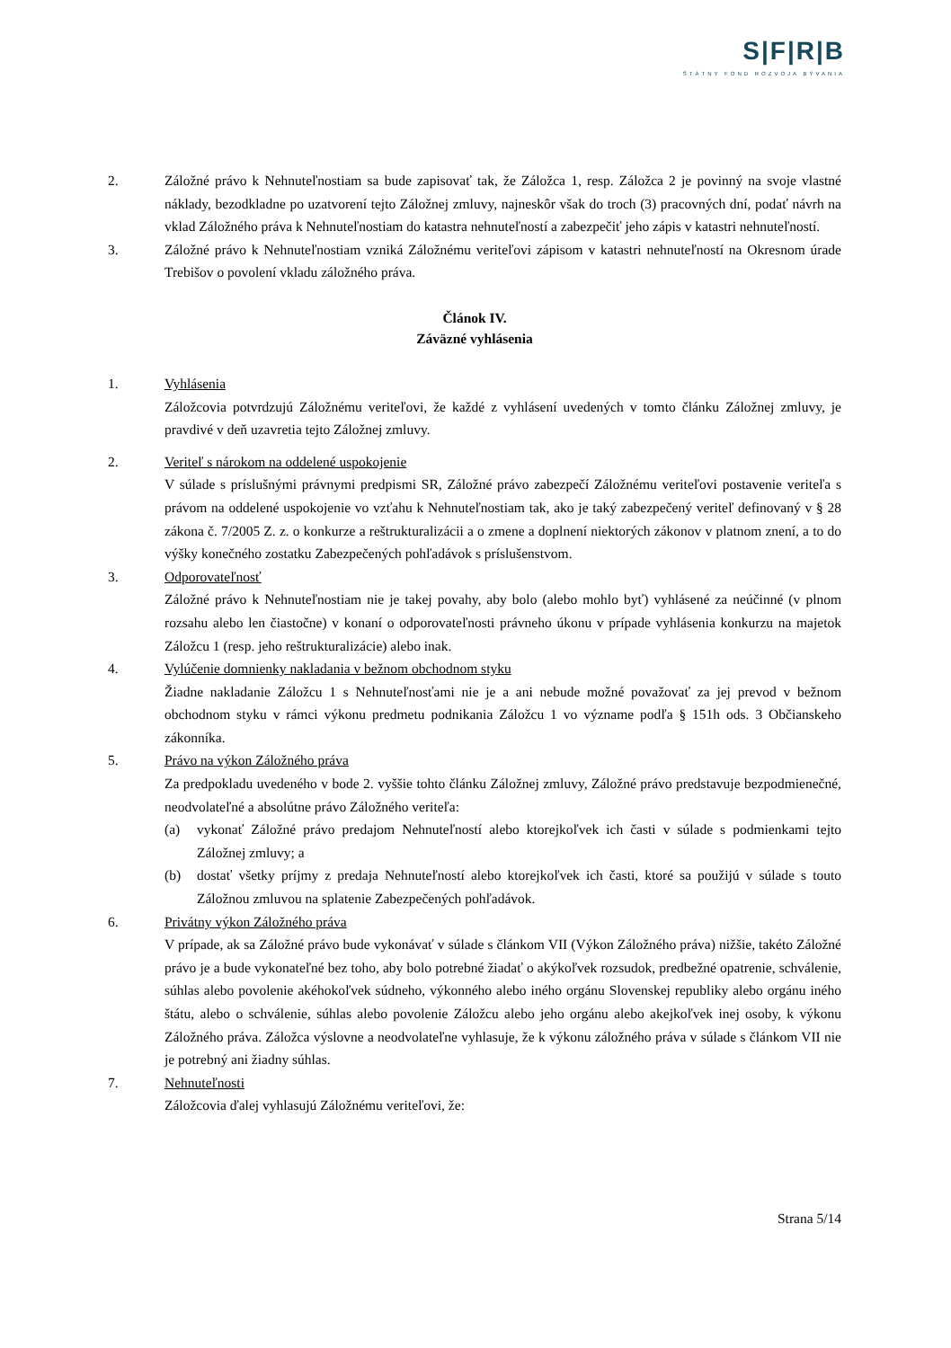S|F|R|B
ŠTÁTNY FOND ROZVOJA BÝVANIA
2. Záložné právo k Nehnuteľnostiam sa bude zapisovať tak, že Záložca 1, resp. Záložca 2 je povinný na svoje vlastné náklady, bezodkladne po uzatvorení tejto Záložnej zmluvy, najneskôr však do troch (3) pracovných dní, podať návrh na vklad Záložného práva k Nehnuteľnostiam do katastra nehnuteľností a zabezpečiť jeho zápis v katastri nehnuteľností.
3. Záložné právo k Nehnuteľnostiam vzniká Záložnému veriteľovi zápisom v katastri nehnuteľností na Okresnom úrade Trebišov o povolení vkladu záložného práva.
Článok IV.
Záväzné vyhlásenia
1. Vyhlásenia
Záložcovia potvrdzujú Záložnému veriteľovi, že každé z vyhlásení uvedených v tomto článku Záložnej zmluvy, je pravdivé v deň uzavretia tejto Záložnej zmluvy.
2. Veriteľ s nárokom na oddelené uspokojenie
V súlade s príslušnými právnymi predpismi SR, Záložné právo zabezpečí Záložnému veriteľovi postavenie veriteľa s právom na oddelené uspokojenie vo vzťahu k Nehnuteľnostiam tak, ako je taký zabezpečený veriteľ definovaný v § 28 zákona č. 7/2005 Z. z. o konkurze a reštrukturalizácii a o zmene a doplnení niektorých zákonov v platnom znení, a to do výšky konečného zostatku Zabezpečených pohľadávok s príslušenstvom.
3. Odporovateľnosť
Záložné právo k Nehnuteľnostiam nie je takej povahy, aby bolo (alebo mohlo byť) vyhlásené za neúčinné (v plnom rozsahu alebo len čiastočne) v konaní o odporovateľnosti právneho úkonu v prípade vyhlásenia konkurzu na majetok Záložcu 1 (resp. jeho reštrukturalizácie) alebo inak.
4. Vylúčenie domnienky nakladania v bežnom obchodnom styku
Žiadne nakladanie Záložcu 1 s Nehnuteľnosťami nie je a ani nebude možné považovať za jej prevod v bežnom obchodnom styku v rámci výkonu predmetu podnikania Záložcu 1 vo význame podľa § 151h ods. 3 Občianskeho zákonníka.
5. Právo na výkon Záložného práva
Za predpokladu uvedeného v bode 2. vyššie tohto článku Záložnej zmluvy, Záložné právo predstavuje bezpodmienečné, neodvolateľné a absolútne právo Záložného veriteľa:
(a) vykonať Záložné právo predajom Nehnuteľností alebo ktorejkoľvek ich časti v súlade s podmienkami tejto Záložnej zmluvy; a
(b) dostať všetky príjmy z predaja Nehnuteľností alebo ktorejkoľvek ich časti, ktoré sa použijú v súlade s touto Záložnou zmluvou na splatenie Zabezpečených pohľadávok.
6. Privátny výkon Záložného práva
V prípade, ak sa Záložné právo bude vykonávať v súlade s článkom VII (Výkon Záložného práva) nižšie, takéto Záložné právo je a bude vykonateľné bez toho, aby bolo potrebné žiadať o akýkoľvek rozsudok, predbežné opatrenie, schválenie, súhlas alebo povolenie akéhokoľvek súdneho, výkonného alebo iného orgánu Slovenskej republiky alebo orgánu iného štátu, alebo o schválenie, súhlas alebo povolenie Záložcu alebo jeho orgánu alebo akejkoľvek inej osoby, k výkonu Záložného práva. Záložca výslovne a neodvolateľne vyhlasuje, že k výkonu záložného práva v súlade s článkom VII nie je potrebný ani žiadny súhlas.
7. Nehnuteľnosti
Záložcovia ďalej vyhlasujú Záložnému veriteľovi, že:
Strana 5/14